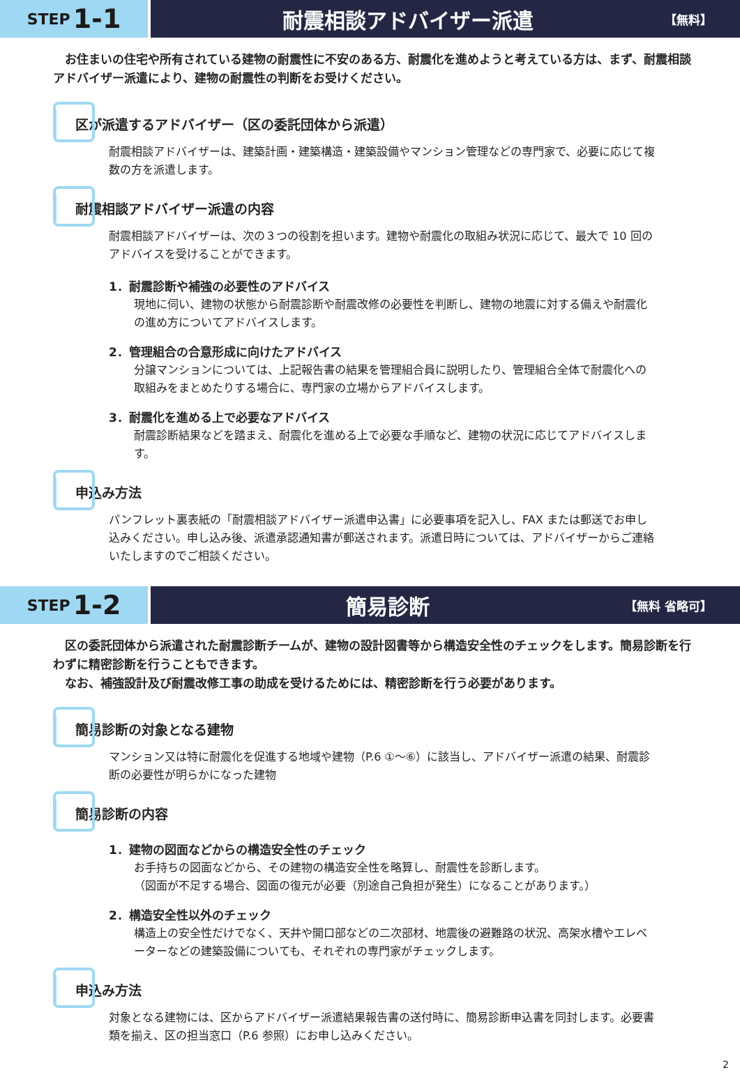STEP 1-1
耐震相談アドバイザー派遣
【無料】
　お住まいの住宅や所有されている建物の耐震性に不安のある方、耐震化を進めようと考えている方は、まず、耐震相談アドバイザー派遣により、建物の耐震性の判断をお受けください。
区が派遣するアドバイザー（区の委託団体から派遣）
耐震相談アドバイザーは、建築計画・建築構造・建築設備やマンション管理などの専門家で、必要に応じて複数の方を派遣します。
耐震相談アドバイザー派遣の内容
耐震相談アドバイザーは、次の３つの役割を担います。建物や耐震化の取組み状況に応じて、最大で 10 回のアドバイスを受けることができます。
1．耐震診断や補強の必要性のアドバイス
現地に伺い、建物の状態から耐震診断や耐震改修の必要性を判断し、建物の地震に対する備えや耐震化の進め方についてアドバイスします。
2．管理組合の合意形成に向けたアドバイス
分譲マンションについては、上記報告書の結果を管理組合員に説明したり、管理組合全体で耐震化への取組みをまとめたりする場合に、専門家の立場からアドバイスします。
3．耐震化を進める上で必要なアドバイス
耐震診断結果などを踏まえ、耐震化を進める上で必要な手順など、建物の状況に応じてアドバイスします。
申込み方法
パンフレット裏表紙の「耐震相談アドバイザー派遣申込書」に必要事項を記入し、FAX または郵送でお申し込みください。申し込み後、派遣承認通知書が郵送されます。派遣日時については、アドバイザーからご連絡いたしますのでご相談ください。
STEP 1-2
簡易診断
【無料 省略可】
　区の委託団体から派遣された耐震診断チームが、建物の設計図書等から構造安全性のチェックをします。簡易診断を行わずに精密診断を行うこともできます。
　なお、補強設計及び耐震改修工事の助成を受けるためには、精密診断を行う必要があります。
簡易診断の対象となる建物
マンション又は特に耐震化を促進する地域や建物（P.6 ①〜⑥）に該当し、アドバイザー派遣の結果、耐震診断の必要性が明らかになった建物
簡易診断の内容
1．建物の図面などからの構造安全性のチェック
お手持ちの図面などから、その建物の構造安全性を略算し、耐震性を診断します。
（図面が不足する場合、図面の復元が必要（別途自己負担が発生）になることがあります。）
2．構造安全性以外のチェック
構造上の安全性だけでなく、天井や開口部などの二次部材、地震後の避難路の状況、高架水槽やエレベーターなどの建築設備についても、それぞれの専門家がチェックします。
申込み方法
対象となる建物には、区からアドバイザー派遣結果報告書の送付時に、簡易診断申込書を同封します。必要書類を揃え、区の担当窓口（P.6 参照）にお申し込みください。
2